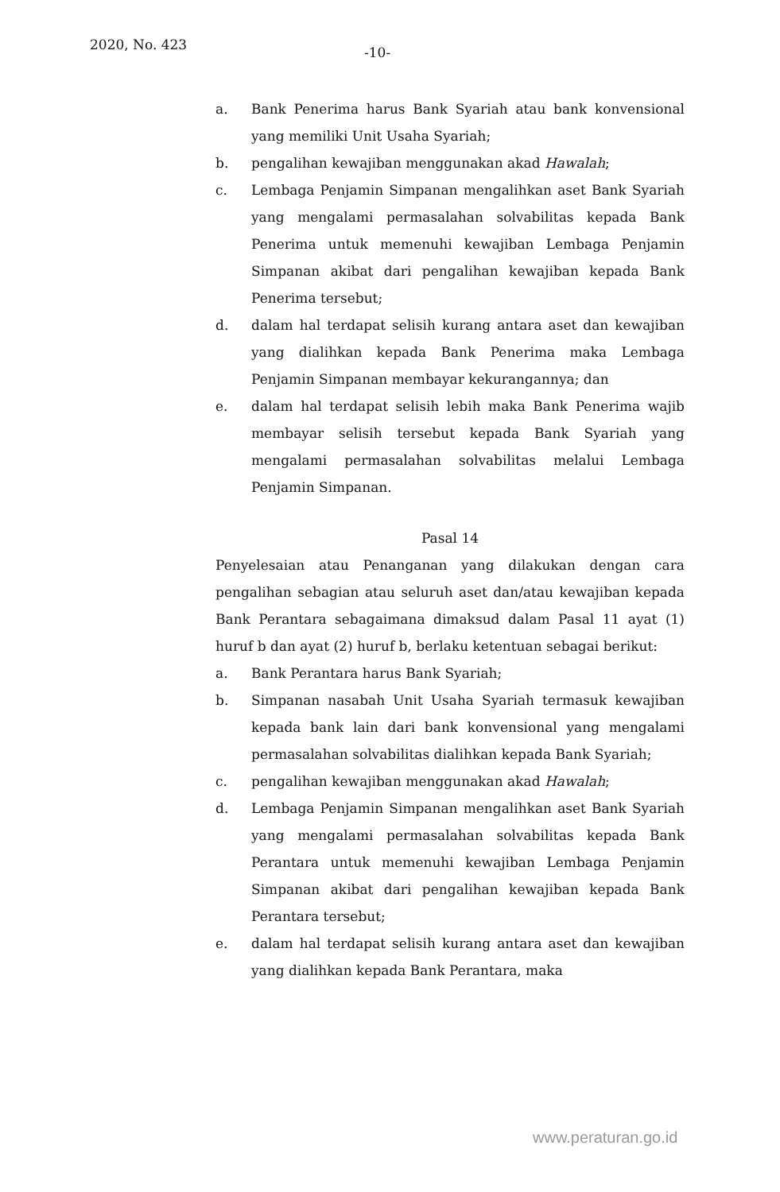2020, No. 423 -10-
a. Bank Penerima harus Bank Syariah atau bank konvensional yang memiliki Unit Usaha Syariah;
b. pengalihan kewajiban menggunakan akad Hawalah;
c. Lembaga Penjamin Simpanan mengalihkan aset Bank Syariah yang mengalami permasalahan solvabilitas kepada Bank Penerima untuk memenuhi kewajiban Lembaga Penjamin Simpanan akibat dari pengalihan kewajiban kepada Bank Penerima tersebut;
d. dalam hal terdapat selisih kurang antara aset dan kewajiban yang dialihkan kepada Bank Penerima maka Lembaga Penjamin Simpanan membayar kekurangannya; dan
e. dalam hal terdapat selisih lebih maka Bank Penerima wajib membayar selisih tersebut kepada Bank Syariah yang mengalami permasalahan solvabilitas melalui Lembaga Penjamin Simpanan.
Pasal 14
Penyelesaian atau Penanganan yang dilakukan dengan cara pengalihan sebagian atau seluruh aset dan/atau kewajiban kepada Bank Perantara sebagaimana dimaksud dalam Pasal 11 ayat (1) huruf b dan ayat (2) huruf b, berlaku ketentuan sebagai berikut:
a. Bank Perantara harus Bank Syariah;
b. Simpanan nasabah Unit Usaha Syariah termasuk kewajiban kepada bank lain dari bank konvensional yang mengalami permasalahan solvabilitas dialihkan kepada Bank Syariah;
c. pengalihan kewajiban menggunakan akad Hawalah;
d. Lembaga Penjamin Simpanan mengalihkan aset Bank Syariah yang mengalami permasalahan solvabilitas kepada Bank Perantara untuk memenuhi kewajiban Lembaga Penjamin Simpanan akibat dari pengalihan kewajiban kepada Bank Perantara tersebut;
e. dalam hal terdapat selisih kurang antara aset dan kewajiban yang dialihkan kepada Bank Perantara, maka
www.peraturan.go.id